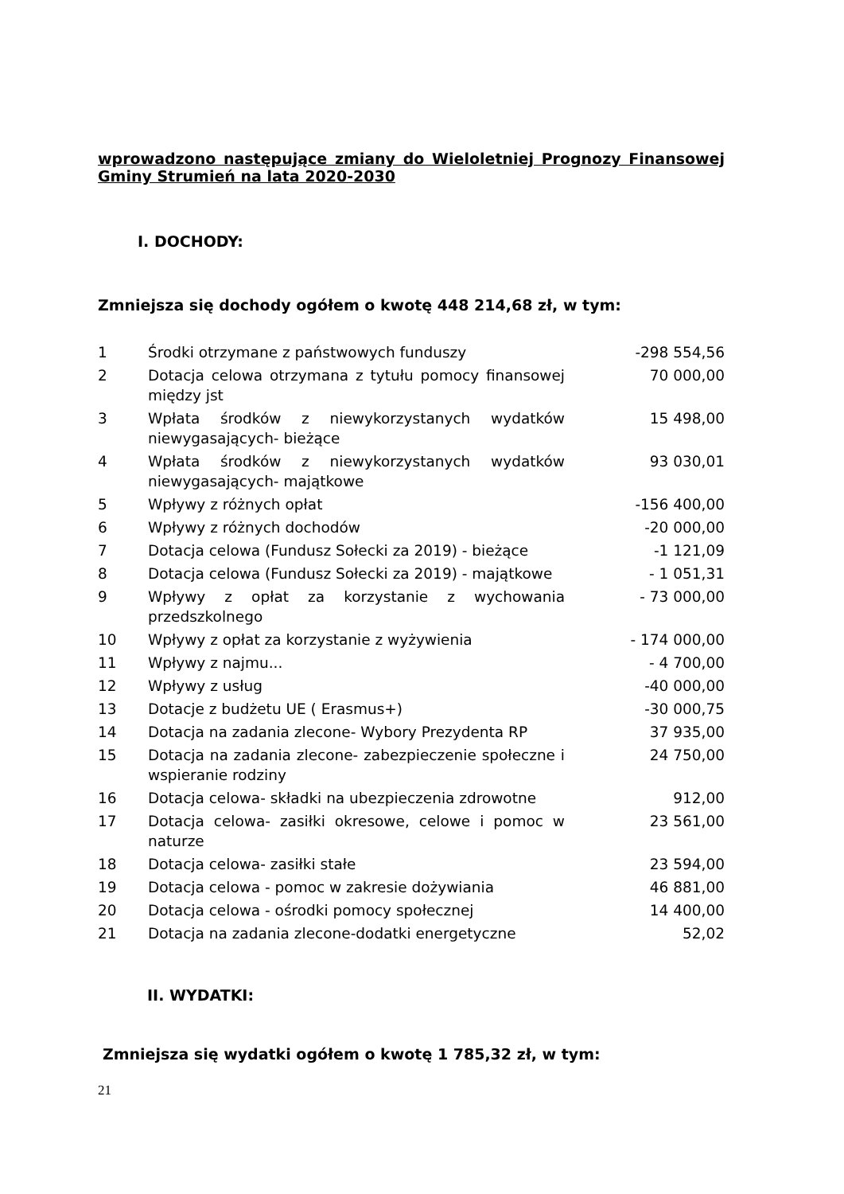wprowadzono następujące zmiany do Wieloletniej Prognozy Finansowej Gminy Strumień na lata 2020-2030
I. DOCHODY:
Zmniejsza się dochody ogółem o kwotę 448 214,68 zł, w tym:
| 1 | Środki otrzymane z państwowych funduszy | -298 554,56 |
| 2 | Dotacja celowa otrzymana z tytułu pomocy finansowej między jst | 70 000,00 |
| 3 | Wpłata środków z niewykorzystanych wydatków niewygasających- bieżące | 15 498,00 |
| 4 | Wpłata środków z niewykorzystanych wydatków niewygasających- majątkowe | 93 030,01 |
| 5 | Wpływy z różnych opłat | -156 400,00 |
| 6 | Wpływy z różnych dochodów | -20 000,00 |
| 7 | Dotacja celowa (Fundusz Sołecki za 2019) - bieżące | -1 121,09 |
| 8 | Dotacja celowa (Fundusz Sołecki za 2019) - majątkowe | - 1 051,31 |
| 9 | Wpływy z opłat za korzystanie z wychowania przedszkolnego | - 73 000,00 |
| 10 | Wpływy z opłat za korzystanie z wyżywienia | - 174 000,00 |
| 11 | Wpływy z najmu... | - 4 700,00 |
| 12 | Wpływy z usług | -40 000,00 |
| 13 | Dotacje z budżetu UE ( Erasmus+) | -30 000,75 |
| 14 | Dotacja na zadania zlecone- Wybory Prezydenta RP | 37 935,00 |
| 15 | Dotacja na zadania zlecone- zabezpieczenie społeczne i wspieranie rodziny | 24 750,00 |
| 16 | Dotacja celowa- składki na ubezpieczenia zdrowotne | 912,00 |
| 17 | Dotacja celowa- zasiłki okresowe, celowe i pomoc w naturze | 23 561,00 |
| 18 | Dotacja celowa- zasiłki stałe | 23 594,00 |
| 19 | Dotacja celowa - pomoc w zakresie dożywiania | 46 881,00 |
| 20 | Dotacja celowa - ośrodki pomocy społecznej | 14 400,00 |
| 21 | Dotacja na zadania zlecone-dodatki energetyczne | 52,02 |
II. WYDATKI:
Zmniejsza się wydatki ogółem o kwotę 1 785,32 zł, w tym:
21